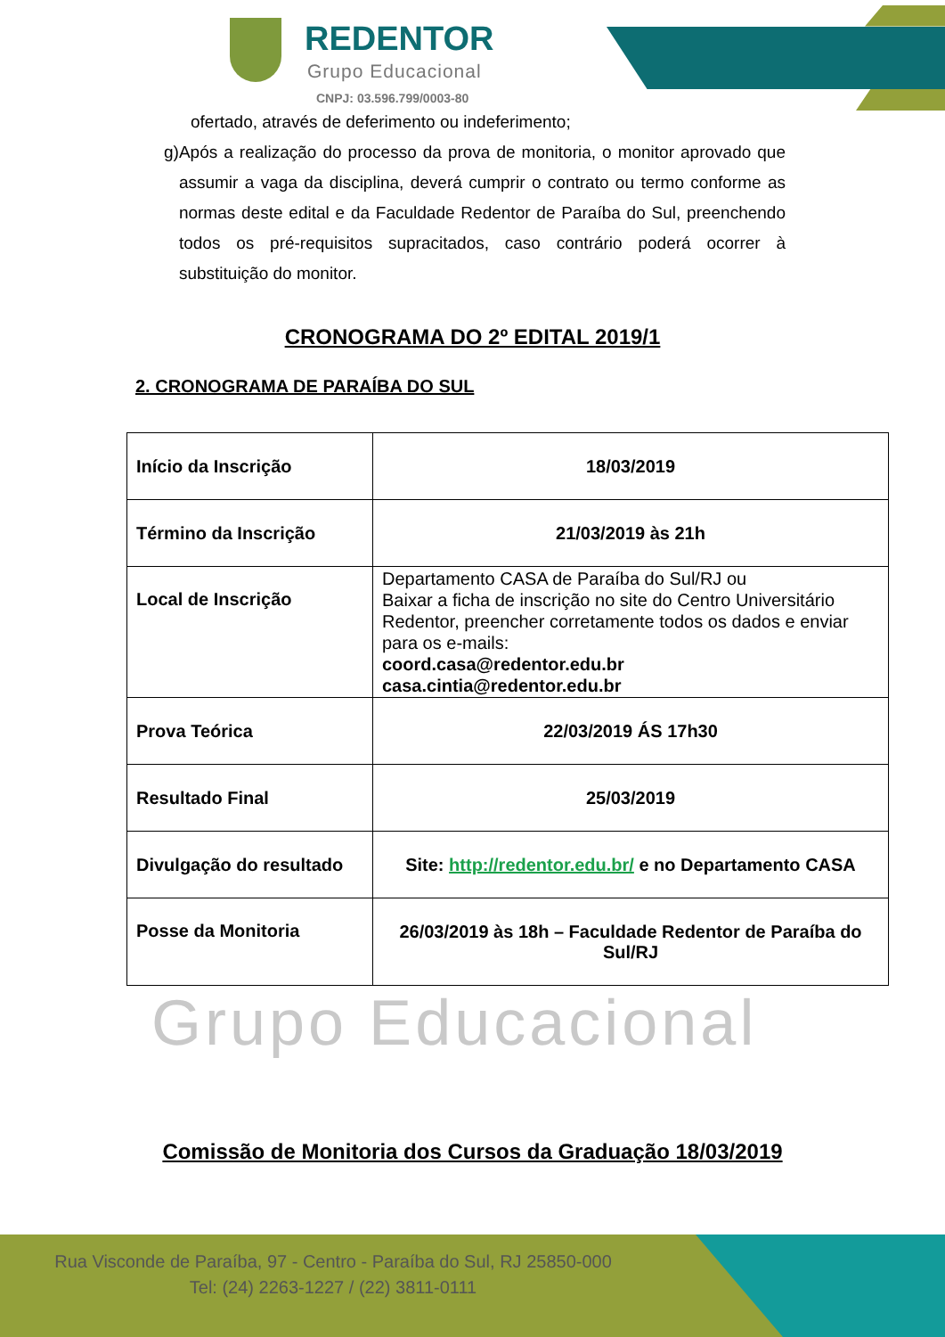REDENTOR
Grupo Educacional
CNPJ: 03.596.799/0003-80
ofertado, através de deferimento ou indeferimento;
g) Após a realização do processo da prova de monitoria, o monitor aprovado que assumir a vaga da disciplina, deverá cumprir o contrato ou termo conforme as normas deste edital e da Faculdade Redentor de Paraíba do Sul, preenchendo todos os pré-requisitos supracitados, caso contrário poderá ocorrer à substituição do monitor.
CRONOGRAMA DO 2º EDITAL 2019/1
2. CRONOGRAMA DE PARAÍBA DO SUL
| Início da Inscrição | 18/03/2019 |
| Término da Inscrição | 21/03/2019 às 21h |
| Local de Inscrição | Departamento CASA de Paraíba do Sul/RJ ou Baixar a ficha de inscrição no site do Centro Universitário Redentor, preencher corretamente todos os dados e enviar para os e-mails: coord.casa@redentor.edu.br casa.cintia@redentor.edu.br |
| Prova Teórica | 22/03/2019 ÁS 17h30 |
| Resultado Final | 25/03/2019 |
| Divulgação do resultado | Site: http://redentor.edu.br/ e no Departamento CASA |
| Posse da Monitoria | 26/03/2019 às 18h – Faculdade Redentor de Paraíba do Sul/RJ |
Grupo Educacional
Comissão de Monitoria dos Cursos da Graduação 18/03/2019
Rua Visconde de Paraíba, 97 - Centro - Paraíba do Sul, RJ 25850-000
Tel: (24) 2263-1227 / (22) 3811-0111